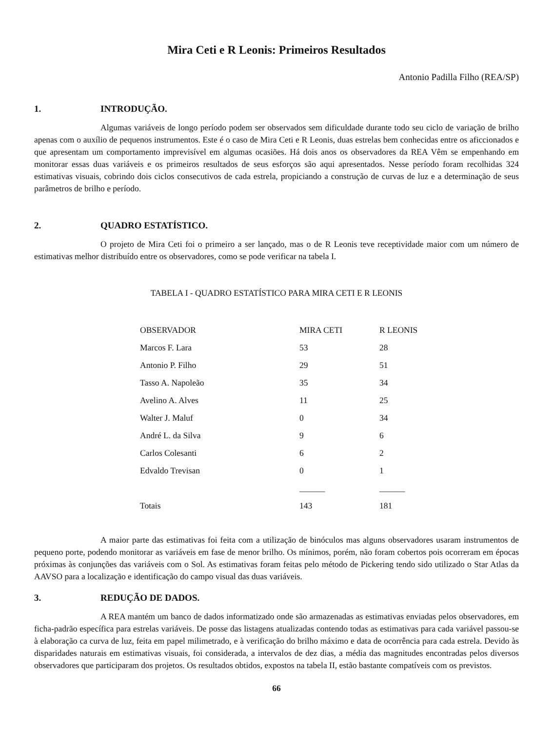Mira Ceti e R Leonis: Primeiros Resultados
Antonio Padilla Filho (REA/SP)
1. INTRODUÇÃO.
Algumas variáveis de longo período podem ser observados sem dificuldade durante todo seu ciclo de variação de brilho apenas com o auxílio de pequenos instrumentos. Este é o caso de Mira Ceti e R Leonis, duas estrelas bem conhecidas entre os aficcionados e que apresentam um comportamento imprevisível em algumas ocasiões. Há dois anos os observadores da REA Vêm se empenhando em monitorar essas duas variáveis e os primeiros resultados de seus esforços são aqui apresentados. Nesse período foram recolhidas 324 estimativas visuais, cobrindo dois ciclos consecutivos de cada estrela, propiciando a construção de curvas de luz e a determinação de seus parâmetros de brilho e período.
2. QUADRO ESTATÍSTICO.
O projeto de Mira Ceti foi o primeiro a ser lançado, mas o de R Leonis teve receptividade maior com um número de estimativas melhor distribuído entre os observadores, como se pode verificar na tabela I.
TABELA I - QUADRO ESTATÍSTICO PARA MIRA CETI E R LEONIS
| OBSERVADOR | MIRA CETI | R LEONIS |
| --- | --- | --- |
| Marcos F. Lara | 53 | 28 |
| Antonio P. Filho | 29 | 51 |
| Tasso A. Napoleão | 35 | 34 |
| Avelino A. Alves | 11 | 25 |
| Walter J. Maluf | 0 | 34 |
| André L. da Silva | 9 | 6 |
| Carlos Colesanti | 6 | 2 |
| Edvaldo Trevisan | 0 | 1 |
| | ______ | ______ |
| Totais | 143 | 181 |
A maior parte das estimativas foi feita com a utilização de binóculos mas alguns observadores usaram instrumentos de pequeno porte, podendo monitorar as variáveis em fase de menor brilho. Os mínimos, porém, não foram cobertos pois ocorreram em épocas próximas às conjunções das variáveis com o Sol. As estimativas foram feitas pelo método de Pickering tendo sido utilizado o Star Atlas da AAVSO para a localização e identificação do campo visual das duas variáveis.
3. REDUÇÃO DE DADOS.
A REA mantém um banco de dados informatizado onde são armazenadas as estimativas enviadas pelos observadores, em ficha-padrão específica para estrelas variáveis. De posse das listagens atualizadas contendo todas as estimativas para cada variável passou-se à elaboração ca curva de luz, feita em papel milimetrado, e à verificação do brilho máximo e data de ocorrência para cada estrela. Devido às disparidades naturais em estimativas visuais, foi considerada, a intervalos de dez dias, a média das magnitudes encontradas pelos diversos observadores que participaram dos projetos. Os resultados obtidos, expostos na tabela II, estão bastante compatíveis com os previstos.
66